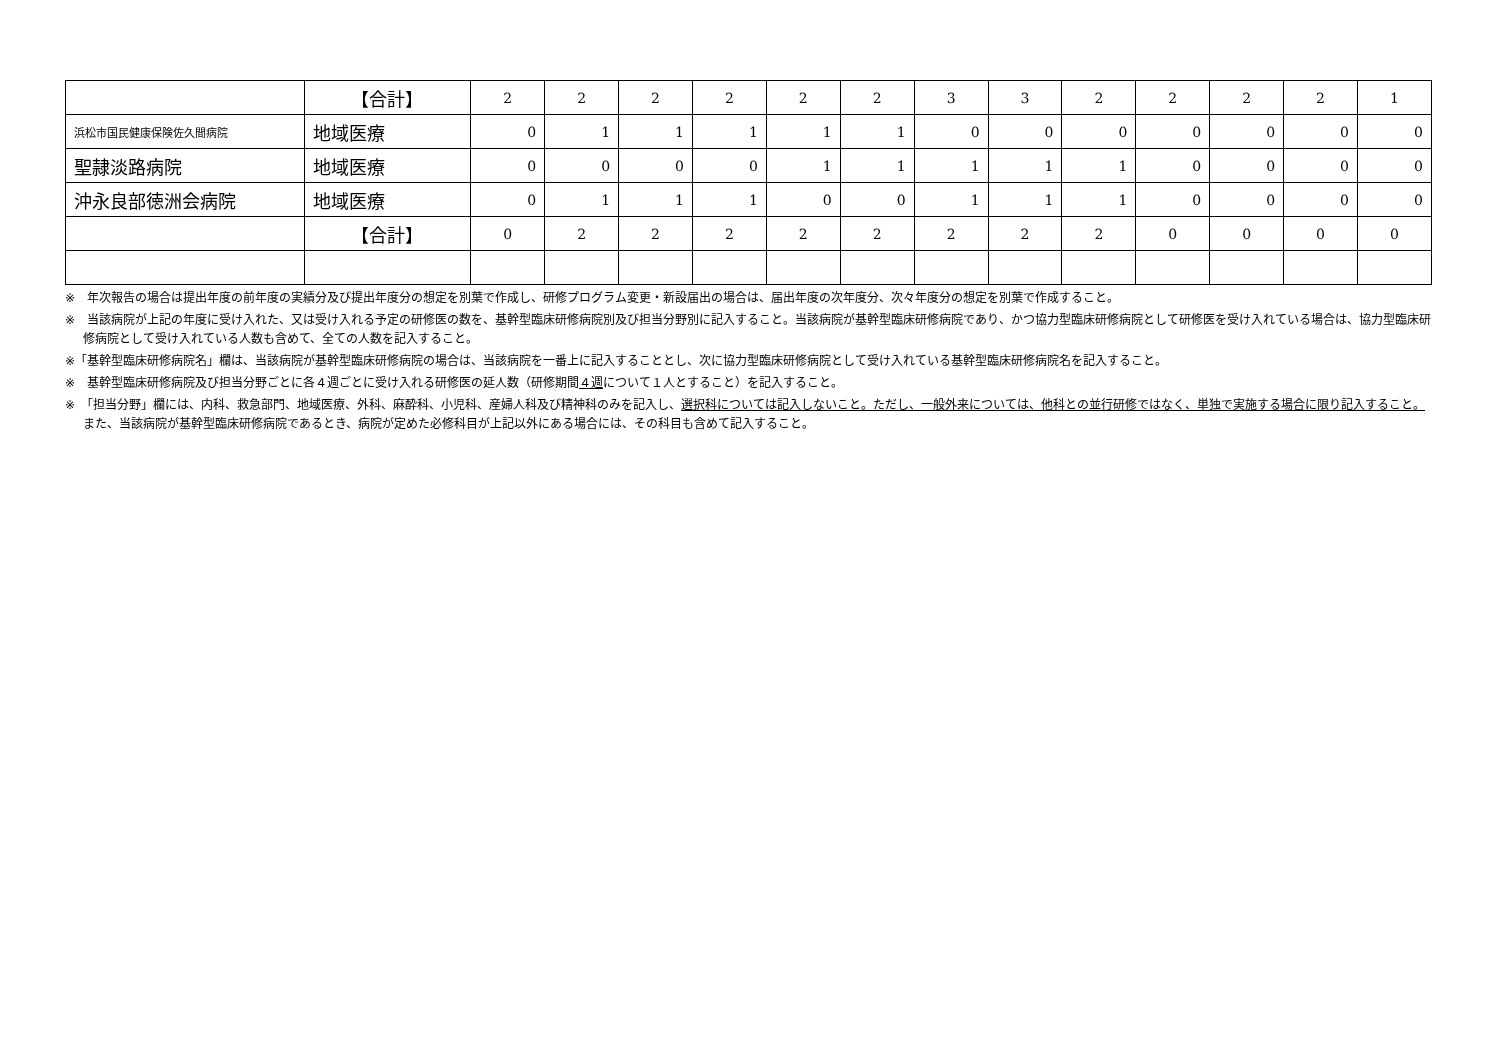| | 【合計】 | 2 | 2 | 2 | 2 | 2 | 2 | 3 | 3 | 2 | 2 | 2 | 2 | 1 |
| 浜松市国民健康保険佐久間病院 | 地域医療 | 0 | 1 | 1 | 1 | 1 | 1 | 0 | 0 | 0 | 0 | 0 | 0 | 0 |
| 聖隷淡路病院 | 地域医療 | 0 | 0 | 0 | 0 | 1 | 1 | 1 | 1 | 1 | 0 | 0 | 0 | 0 |
| 沖永良部徳洲会病院 | 地域医療 | 0 | 1 | 1 | 1 | 0 | 0 | 1 | 1 | 1 | 0 | 0 | 0 | 0 |
| | 【合計】 | 0 | 2 | 2 | 2 | 2 | 2 | 2 | 2 | 2 | 0 | 0 | 0 | 0 |
※　年次報告の場合は提出年度の前年度の実績分及び提出年度分の想定を別葉で作成し、研修プログラム変更・新設届出の場合は、届出年度の次年度分、次々年度分の想定を別葉で作成すること。
※　当該病院が上記の年度に受け入れた、又は受け入れる予定の研修医の数を、基幹型臨床研修病院別及び担当分野別に記入すること。当該病院が基幹型臨床研修病院であり、かつ協力型臨床研修病院として研修医を受け入れている場合は、協力型臨床研修病院として受け入れている人数も含めて、全ての人数を記入すること。
※「基幹型臨床研修病院名」欄は、当該病院が基幹型臨床研修病院の場合は、当該病院を一番上に記入することとし、次に協力型臨床研修病院として受け入れている基幹型臨床研修病院名を記入すること。
※　基幹型臨床研修病院及び担当分野ごとに各４週ごとに受け入れる研修医の延人数（研修期間４週について１人とすること）を記入すること。
※　「担当分野」欄には、内科、救急部門、地域医療、外科、麻酔科、小児科、産婦人科及び精神科のみを記入し、選択科については記入しないこと。ただし、一般外来については、他科との並行研修ではなく、単独で実施する場合に限り記入すること。また、当該病院が基幹型臨床研修病院であるとき、病院が定めた必修科目が上記以外にある場合には、その科目も含めて記入すること。